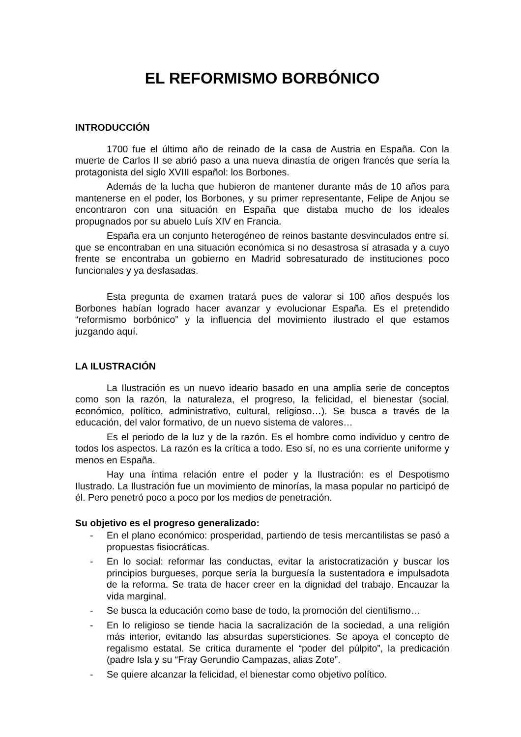EL REFORMISMO BORBÓNICO
INTRODUCCIÓN
1700 fue el último año de reinado de la casa de Austria en España. Con la muerte de Carlos II se abrió paso a una nueva dinastía de origen francés que sería la protagonista del siglo XVIII español: los Borbones.
Además de la lucha que hubieron de mantener durante más de 10 años para mantenerse en el poder, los Borbones, y su primer representante, Felipe de Anjou se encontraron con una situación en España que distaba mucho de los ideales propugnados por su abuelo Luís XIV en Francia.
España era un conjunto heterogéneo de reinos bastante desvinculados entre sí, que se encontraban en una situación económica si no desastrosa sí atrasada y a cuyo frente se encontraba un gobierno en Madrid sobresaturado de instituciones poco funcionales y ya desfasadas.
Esta pregunta de examen tratará pues de valorar si 100 años después los Borbones habían logrado hacer avanzar y evolucionar España. Es el pretendido “reformismo borbónico” y la influencia del movimiento ilustrado el que estamos juzgando aquí.
LA ILUSTRACIÓN
La Ilustración es un nuevo ideario basado en una amplia serie de conceptos como son la razón, la naturaleza, el progreso, la felicidad, el bienestar (social, económico, político, administrativo, cultural, religioso…). Se busca a través de la educación, del valor formativo, de un nuevo sistema de valores…
Es el periodo de la luz y de la razón. Es el hombre como individuo y centro de todos los aspectos. La razón es la crítica a todo. Eso sí, no es una corriente uniforme y menos en España.
Hay una íntima relación entre el poder y la Ilustración: es el Despotismo Ilustrado. La Ilustración fue un movimiento de minorías, la masa popular no participó de él. Pero penetró poco a poco por los medios de penetración.
Su objetivo es el progreso generalizado:
- En el plano económico: prosperidad, partiendo de tesis mercantilistas se pasó a propuestas fisiocráticas.
- En lo social: reformar las conductas, evitar la aristocratización y buscar los principios burgueses, porque sería la burguesía la sustentadora e impulsadota de la reforma. Se trata de hacer creer en la dignidad del trabajo. Encauzar la vida marginal.
- Se busca la educación como base de todo, la promoción del cientifismo…
- En lo religioso se tiende hacia la sacralización de la sociedad, a una religión más interior, evitando las absurdas supersticiones. Se apoya el concepto de regalismo estatal. Se critica duramente el “poder del púlpito”, la predicación (padre Isla y su “Fray Gerundio Campazas, alias Zote”.
- Se quiere alcanzar la felicidad, el bienestar como objetivo político.